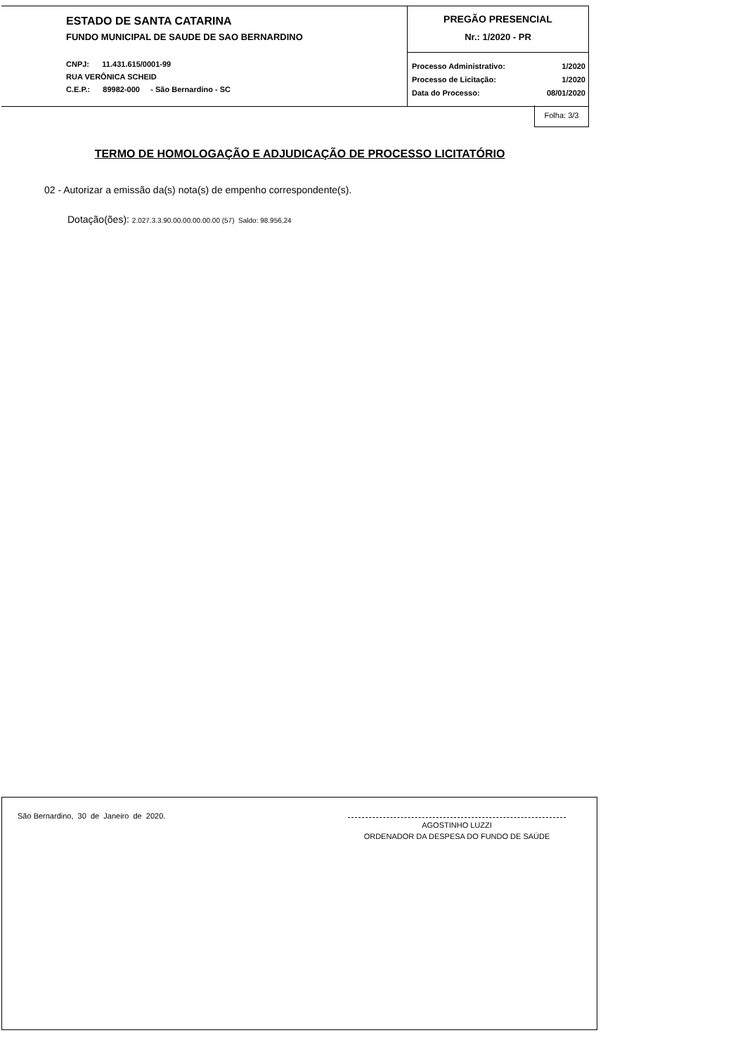ESTADO DE SANTA CATARINA
FUNDO MUNICIPAL DE SAUDE DE SAO BERNARDINO
CNPJ: 11.431.615/0001-99
RUA VERÔNICA SCHEID
C.E.P.: 89982-000 - São Bernardino - SC
PREGÃO PRESENCIAL
Nr.: 1/2020 - PR
Processo Administrativo: 1/2020
Processo de Licitação: 1/2020
Data do Processo: 08/01/2020
Folha: 3/3
TERMO DE HOMOLOGAÇÃO E ADJUDICAÇÃO DE PROCESSO LICITATÓRIO
02 - Autorizar a emissão da(s) nota(s) de empenho correspondente(s).
Dotação(ões): 2.027.3.3.90.00.00.00.00.00 (57) Saldo: 98.956,24
São Bernardino, 30 de Janeiro de 2020.
AGOSTINHO LUZZI
ORDENADOR DA DESPESA DO FUNDO DE SAÚDE